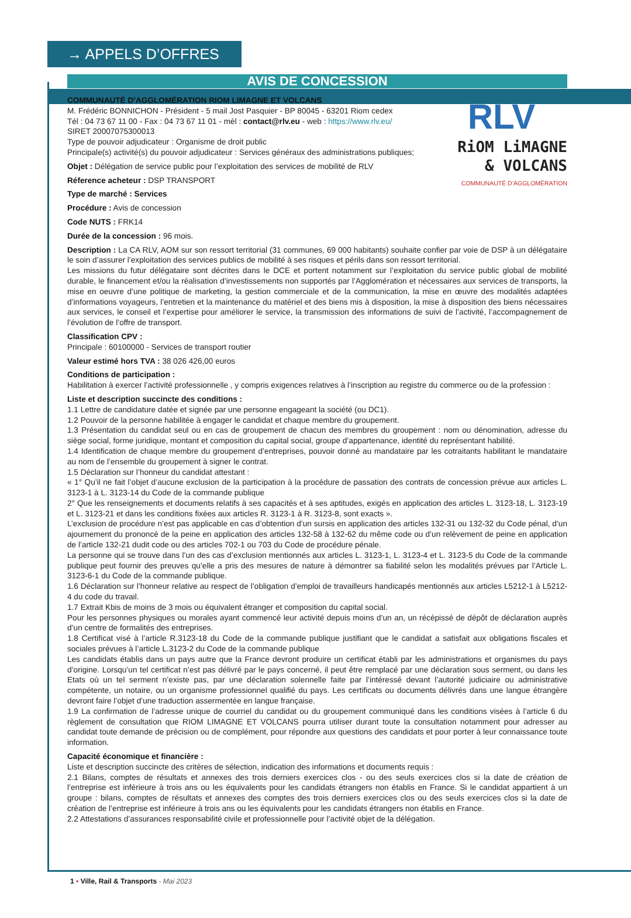→ APPELS D’OFFRES
AVIS DE CONCESSION
RLV
RiOM LiMAGNE
& VOLCANS
COMMUNAUTÉ D’AGGLOMÉRATION
COMMUNAUTÉ D’AGGLOMÉRATION RIOM LIMAGNE ET VOLCANS
M. Frédéric BONNICHON - Président - 5 mail Jost Pasquier - BP 80045 - 63201 Riom cedex
Tél : 04 73 67 11 00 - Fax : 04 73 67 11 01 - mèl : contact@rlv.eu - web : https://www.rlv.eu/
SIRET 20007075300013
Type de pouvoir adjudicateur : Organisme de droit public
Principale(s) activité(s) du pouvoir adjudicateur : Services généraux des administrations publiques;
Objet : Délégation de service public pour l’exploitation des services de mobilité de RLV
Réference acheteur : DSP TRANSPORT
Type de marché : Services
Procédure : Avis de concession
Code NUTS : FRK14
Durée de la concession : 96 mois.
Description : La CA RLV, AOM sur son ressort territorial (31 communes, 69 000 habitants) souhaite confier par voie de DSP à un délégataire le soin d’assurer l’exploitation des services publics de mobilité à ses risques et périls dans son ressort territorial.
Les missions du futur délégataire sont décrites dans le DCE et portent notamment sur l’exploitation du service public global de mobilité durable, le financement et/ou la réalisation d’investissements non supportés par l’Agglomération et nécessaires aux services de transports, la mise en oeuvre d’une politique de marketing, la gestion commerciale et de la communication, la mise en œuvre des modalités adaptées d’informations voyageurs, l’entretien et la maintenance du matériel et des biens mis à disposition, la mise à disposition des biens nécessaires aux services, le conseil et l’expertise pour améliorer le service, la transmission des informations de suivi de l’activité, l’accompagnement de l’évolution de l’offre de transport.
Classification CPV :
Principale : 60100000 - Services de transport routier
Valeur estimé hors TVA : 38 026 426,00 euros
Conditions de participation :
Habilitation à exercer l’activité professionnelle , y compris exigences relatives à l’inscription au registre du commerce ou de la profession :
Liste et description succincte des conditions :
1.1 Lettre de candidature datée et signée par une personne engageant la société (ou DC1).
1.2 Pouvoir de la personne habilitée à engager le candidat et chaque membre du groupement.
1.3 Présentation du candidat seul ou en cas de groupement de chacun des membres du groupement : nom ou dénomination, adresse du siège social, forme juridique, montant et composition du capital social, groupe d’appartenance, identité du représentant habilité.
1.4 Identification de chaque membre du groupement d’entreprises, pouvoir donné au mandataire par les cotraitants habilitant le mandataire au nom de l’ensemble du groupement à signer le contrat.
1.5 Déclaration sur l’honneur du candidat attestant :
« 1° Qu’il ne fait l’objet d’aucune exclusion de la participation à la procédure de passation des contrats de concession prévue aux articles L. 3123-1 à L. 3123-14 du Code de la commande publique
2° Que les renseignements et documents relatifs à ses capacités et à ses aptitudes, exigés en application des articles L. 3123-18, L. 3123-19 et L. 3123-21 et dans les conditions fixées aux articles R. 3123-1 à R. 3123-8, sont exacts ».
L’exclusion de procédure n’est pas applicable en cas d’obtention d’un sursis en application des articles 132-31 ou 132-32 du Code pénal, d’un ajournement du prononcé de la peine en application des articles 132-58 à 132-62 du même code ou d’un relèvement de peine en application de l’article 132-21 dudit code ou des articles 702-1 ou 703 du Code de procédure pénale.
La personne qui se trouve dans l’un des cas d’exclusion mentionnés aux articles L. 3123-1, L. 3123-4 et L. 3123-5 du Code de la commande publique peut fournir des preuves qu’elle a pris des mesures de nature à démontrer sa fiabilité selon les modalités prévues par l’Article L. 3123-6-1 du Code de la commande publique.
1.6 Déclaration sur l’honneur relative au respect de l’obligation d’emploi de travailleurs handicapés mentionnés aux articles L5212-1 à L5212-4 du code du travail.
1.7 Extrait Kbis de moins de 3 mois ou équivalent étranger et composition du capital social.
Pour les personnes physiques ou morales ayant commencé leur activité depuis moins d’un an, un récépissé de dépôt de déclaration auprès d’un centre de formalités des entreprises.
1.8 Certificat visé à l’article R.3123-18 du Code de la commande publique justifiant que le candidat a satisfait aux obligations fiscales et sociales prévues à l’article L.3123-2 du Code de la commande publique
Les candidats établis dans un pays autre que la France devront produire un certificat établi par les administrations et organismes du pays d’origine. Lorsqu’un tel certificat n’est pas délivré par le pays concerné, il peut être remplacé par une déclaration sous serment, ou dans les Etats où un tel serment n’existe pas, par une déclaration solennelle faite par l’intéressé devant l’autorité judiciaire ou administrative compétente, un notaire, ou un organisme professionnel qualifié du pays. Les certificats ou documents délivrés dans une langue étrangère devront faire l’objet d’une traduction assermentée en langue française.
1.9 La confirmation de l’adresse unique de courriel du candidat ou du groupement communiqué dans les conditions visées à l’article 6 du règlement de consultation que RIOM LIMAGNE ET VOLCANS pourra utiliser durant toute la consultation notamment pour adresser au candidat toute demande de précision ou de complément, pour répondre aux questions des candidats et pour porter à leur connaissance toute information.
Capacité économique et financière :
Liste et description succincte des critères de sélection, indication des informations et documents requis :
2.1 Bilans, comptes de résultats et annexes des trois derniers exercices clos - ou des seuls exercices clos si la date de création de l’entreprise est inférieure à trois ans ou les équivalents pour les candidats étrangers non établis en France. Si le candidat appartient à un groupe : bilans, comptes de résultats et annexes des comptes des trois derniers exercices clos ou des seuls exercices clos si la date de création de l’entreprise est inférieure à trois ans ou les équivalents pour les candidats étrangers non établis en France.
2.2 Attestations d’assurances responsabilité civile et professionnelle pour l’activité objet de la délégation.
1 ▪ Ville, Rail & Transports - Mai 2023